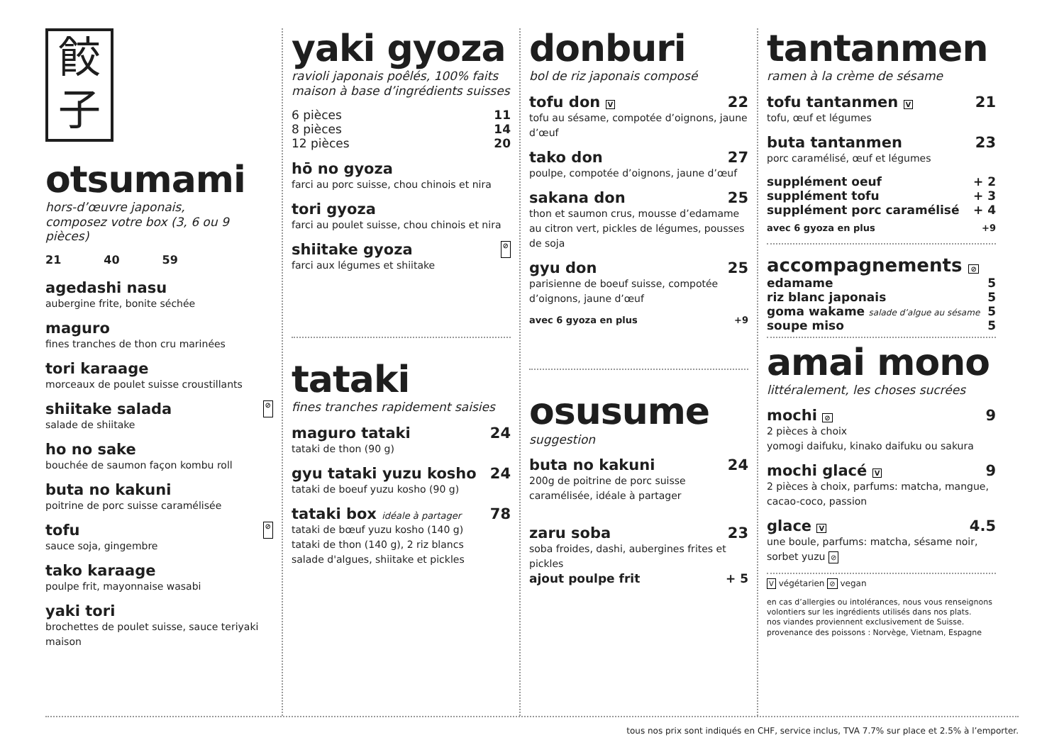餃
子
otsumami
hors-d’œuvre japonais,
composez votre box (3, 6 ou 9 pièces)
21 40 59
agedashi nasu
aubergine frite, bonite séchée
maguro
fines tranches de thon cru marinées
tori karaage
morceaux de poulet suisse croustillants
shiitake salada ⊘
salade de shiitake
ho no sake
bouchée de saumon façon kombu roll
buta no kakuni
poitrine de porc suisse caramélisée
tofu ⊘
sauce soja, gingembre
tako karaage
poulpe frit, mayonnaise wasabi
yaki tori
brochettes de poulet suisse, sauce teriyaki maison
yaki gyoza
ravioli japonais poêlés, 100% faits maison à base d’ingrédients suisses
6 pièces 11
8 pièces 14
12 pièces 20
hō no gyoza
farci au porc suisse, chou chinois et nira
tori gyoza
farci au poulet suisse, chou chinois et nira
shiitake gyoza ⊘
farci aux légumes et shiitake
tataki
fines tranches rapidement saisies
maguro tataki 24
tataki de thon (90 g)
gyu tataki yuzu kosho 24
tataki de boeuf yuzu kosho (90 g)
tataki box idéale à partager 78
tataki de bœuf yuzu kosho (140 g)
tataki de thon (140 g), 2 riz blancs
salade d'algues, shiitake et pickles
donburi
bol de riz japonais composé
tofu don V 22
tofu au sésame, compotée d’oignons, jaune d’œuf
tako don 27
poulpe, compotée d’oignons, jaune d’œuf
sakana don 25
thon et saumon crus, mousse d’edamame au citron vert, pickles de légumes, pousses de soja
gyu don 25
parisienne de boeuf suisse, compotée d’oignons, jaune d’œuf
avec 6 gyoza en plus +9
osusume
suggestion
buta no kakuni 24
200g de poitrine de porc suisse caramélisée, idéale à partager
zaru soba 23
soba froides, dashi, aubergines frites et pickles
ajout poulpe frit + 5
tantanmen
ramen à la crème de sésame
tofu tantanmen V 21
tofu, œuf et légumes
buta tantanmen 23
porc caramélisé, œuf et légumes
supplément oeuf + 2
supplément tofu + 3
supplément porc caramélisé + 4
avec 6 gyoza en plus +9
accompagnements ⊘
edamame 5
riz blanc japonais 5
goma wakame salade d’algue au sésame 5
soupe miso 5
amai mono
littéralement, les choses sucrées
mochi ⊘ 9
2 pièces à choix
yomogi daifuku, kinako daifuku ou sakura
mochi glacé V 9
2 pièces à choix, parfums: matcha, mangue, cacao-coco, passion
glace V 4.5
une boule, parfums: matcha, sésame noir, sorbet yuzu ⊘
V végétarien ⊘ vegan
en cas d’allergies ou intolérances, nous vous renseignons volontiers sur les ingrédients utilisés dans nos plats.
nos viandes proviennent exclusivement de Suisse.
provenance des poissons : Norvège, Vietnam, Espagne
tous nos prix sont indiqués en CHF, service inclus, TVA 7.7% sur place et 2.5% à l’emporter.